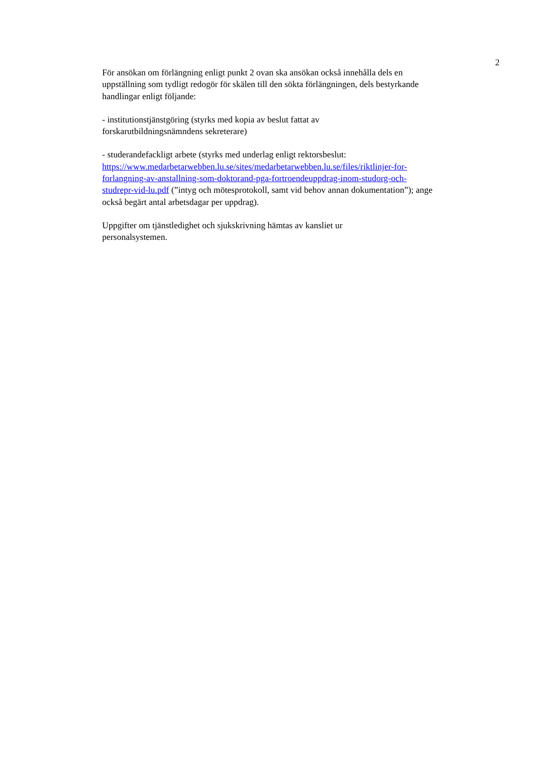2
För ansökan om förlängning enligt punkt 2 ovan ska ansökan också innehålla dels en uppställning som tydligt redogör för skälen till den sökta förlängningen, dels bestyrkande handlingar enligt följande:
- institutionstjänstgöring (styrks med kopia av beslut fattat av
forskarutbildningsnämndens sekreterare)
- studerandefackligt arbete (styrks med underlag enligt rektorsbeslut:
https://www.medarbetarwebben.lu.se/sites/medarbetarwebben.lu.se/files/riktlinjer-for-forlangning-av-anstallning-som-doktorand-pga-fortroendeuppdrag-inom-studorg-och-studrepr-vid-lu.pdf (”intyg och mötesprotokoll, samt vid behov annan dokumentation”); ange också begärt antal arbetsdagar per uppdrag).
Uppgifter om tjänstledighet och sjukskrivning hämtas av kansliet ur
personalsystemen.